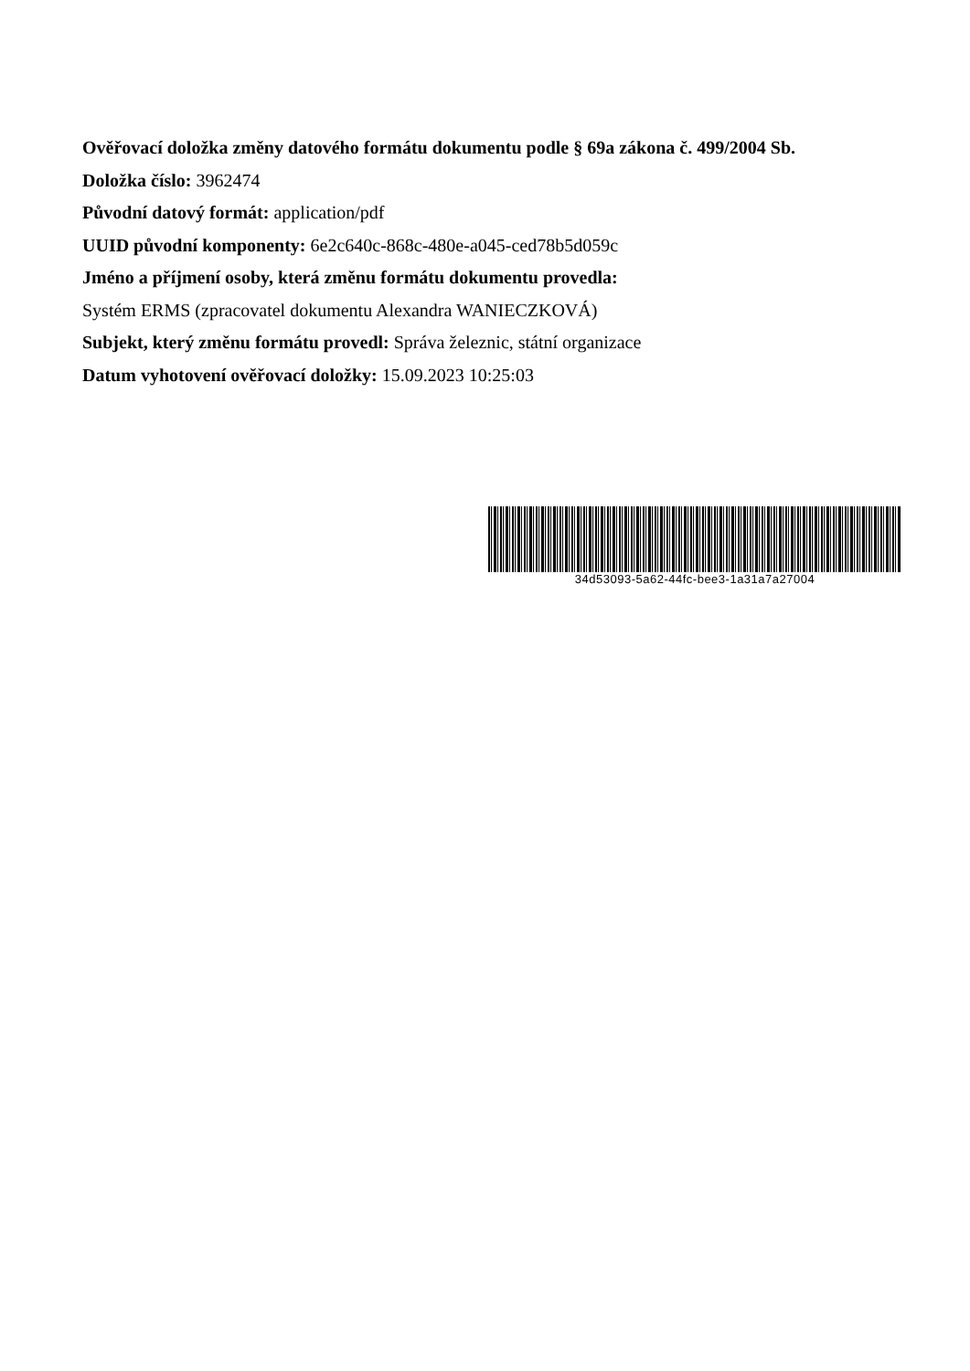Ověřovací doložka změny datového formátu dokumentu podle § 69a zákona č. 499/2004 Sb.
Doložka číslo: 3962474
Původní datový formát: application/pdf
UUID původní komponenty: 6e2c640c-868c-480e-a045-ced78b5d059c
Jméno a příjmení osoby, která změnu formátu dokumentu provedla:
Systém ERMS (zpracovatel dokumentu Alexandra WANIECZKOVÁ)
Subjekt, který změnu formátu provedl: Správa železnic, státní organizace
Datum vyhotovení ověřovací doložky: 15.09.2023 10:25:03
34d53093-5a62-44fc-bee3-1a31a7a27004